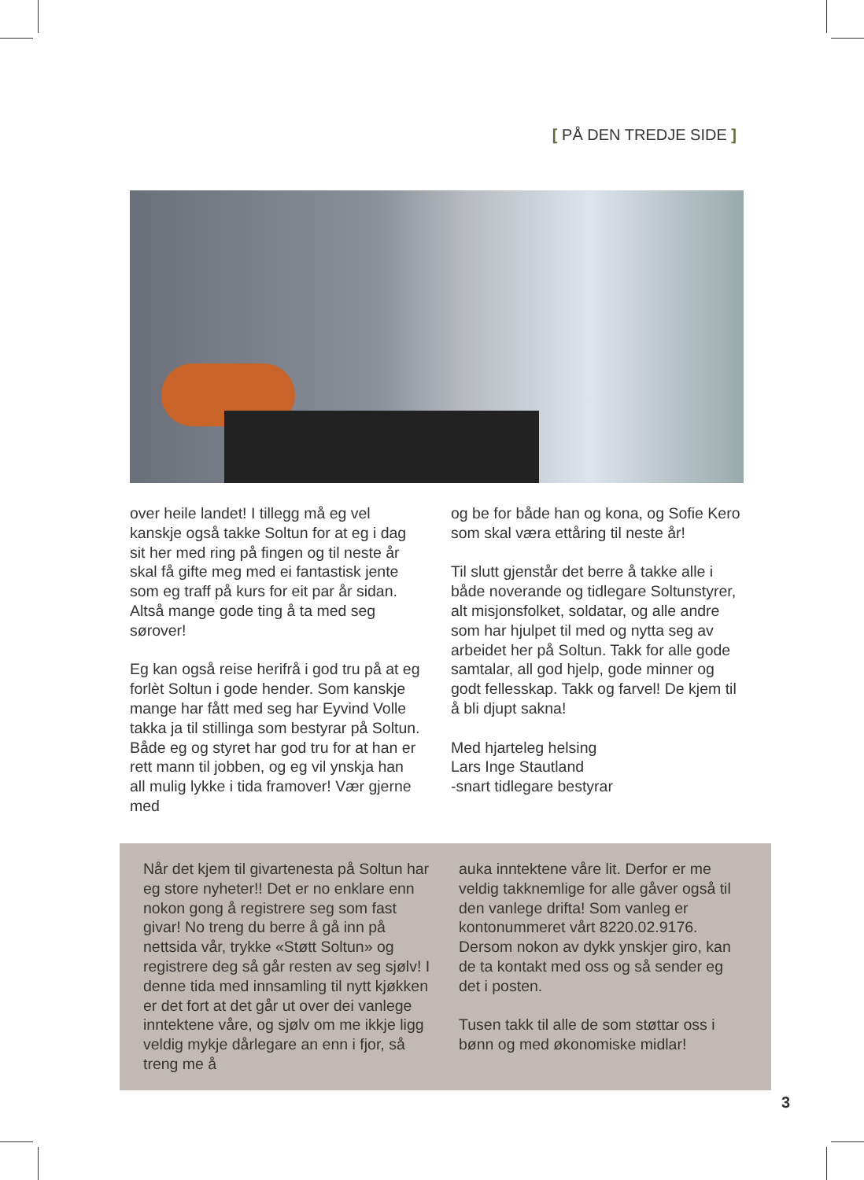[ PÅ DEN TREDJE SIDE ]
over heile landet! I tillegg må eg vel kanskje også takke Soltun for at eg i dag sit her med ring på fingen og til neste år skal få gifte meg med ei fantastisk jente som eg traff på kurs for eit par år sidan. Altså mange gode ting å ta med seg sørover!
Eg kan også reise herifrå i god tru på at eg forlèt Soltun i gode hender. Som kanskje mange har fått med seg har Eyvind Volle takka ja til stillinga som bestyrar på Soltun. Både eg og styret har god tru for at han er rett mann til jobben, og eg vil ynskja han all mulig lykke i tida framover! Vær gjerne med
og be for både han og kona, og Sofie Kero som skal væra ettåring til neste år!
Til slutt gjenstår det berre å takke alle i både noverande og tidlegare Soltunstyrer, alt misjonsfolket, soldatar, og alle andre som har hjulpet til med og nytta seg av arbeidet her på Soltun. Takk for alle gode samtalar, all god hjelp, gode minner og godt fellesskap. Takk og farvel! De kjem til å bli djupt sakna!
Med hjarteleg helsing
Lars Inge Stautland
-snart tidlegare bestyrar
Når det kjem til givartenesta på Soltun har eg store nyheter!! Det er no enklare enn nokon gong å registrere seg som fast givar! No treng du berre å gå inn på nettsida vår, trykke «Støtt Soltun» og registrere deg så går resten av seg sjølv! I denne tida med innsamling til nytt kjøkken er det fort at det går ut over dei vanlege inntektene våre, og sjølv om me ikkje ligg veldig mykje dårlegare an enn i fjor, så treng me å
auka inntektene våre lit. Derfor er me veldig takknemlige for alle gåver også til den vanlege drifta! Som vanleg er kontonummeret vårt 8220.02.9176. Dersom nokon av dykk ynskjer giro, kan de ta kontakt med oss og så sender eg det i posten.
Tusen takk til alle de som støttar oss i bønn og med økonomiske midlar!
3